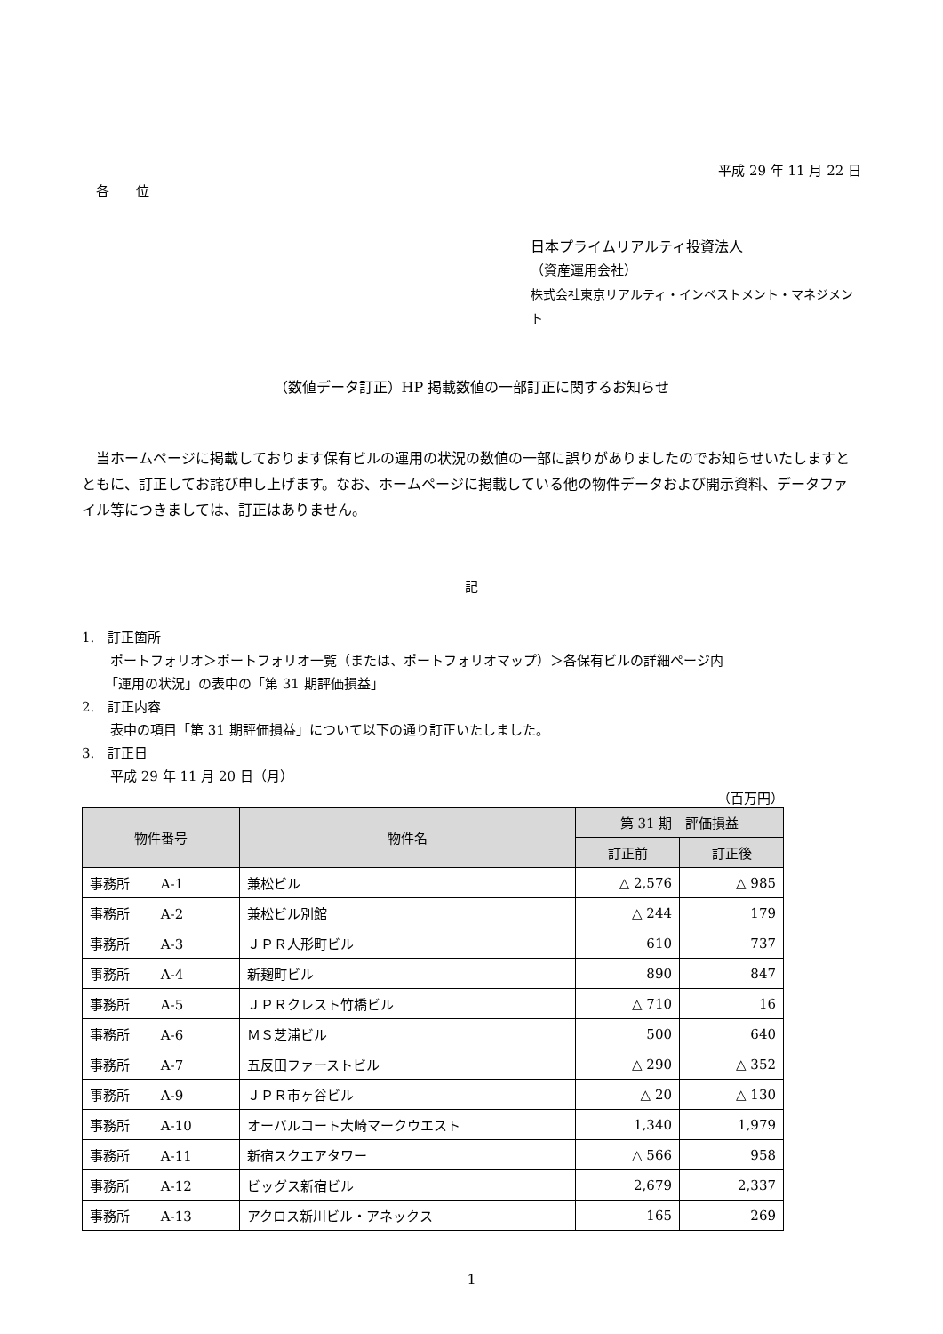平成 29 年 11 月 22 日
各　　位
日本プライムリアルティ投資法人
（資産運用会社）
株式会社東京リアルティ・インベストメント・マネジメント
（数値データ訂正）HP 掲載数値の一部訂正に関するお知らせ
　当ホームページに掲載しております保有ビルの運用の状況の数値の一部に誤りがありましたのでお知らせいたしますとともに、訂正してお詫び申し上げます。なお、ホームページに掲載している他の物件データおよび開示資料、データファイル等につきましては、訂正はありません。
記
1.　訂正箇所
ポートフォリオ＞ポートフォリオ一覧（または、ポートフォリオマップ）＞各保有ビルの詳細ページ内
「運用の状況」の表中の「第 31 期評価損益」
2.　訂正内容
表中の項目「第 31 期評価損益」について以下の通り訂正いたしました。
3.　訂正日
平成 29 年 11 月 20 日（月）
（百万円）
| 物件番号 | 物件名 | 第 31 期 評価損益 | |
| --- | --- | --- | --- |
| | | 訂正前 | 訂正後 |
| 事務所 A-1 | 兼松ビル | △ 2,576 | △ 985 |
| 事務所 A-2 | 兼松ビル別館 | △ 244 | 179 |
| 事務所 A-3 | ＪＰＲ人形町ビル | 610 | 737 |
| 事務所 A-4 | 新麹町ビル | 890 | 847 |
| 事務所 A-5 | ＪＰＲクレスト竹橋ビル | △ 710 | 16 |
| 事務所 A-6 | ＭＳ芝浦ビル | 500 | 640 |
| 事務所 A-7 | 五反田ファーストビル | △ 290 | △ 352 |
| 事務所 A-9 | ＪＰＲ市ヶ谷ビル | △ 20 | △ 130 |
| 事務所 A-10 | オーバルコート大崎マークウエスト | 1,340 | 1,979 |
| 事務所 A-11 | 新宿スクエアタワー | △ 566 | 958 |
| 事務所 A-12 | ビッグス新宿ビル | 2,679 | 2,337 |
| 事務所 A-13 | アクロス新川ビル・アネックス | 165 | 269 |
1